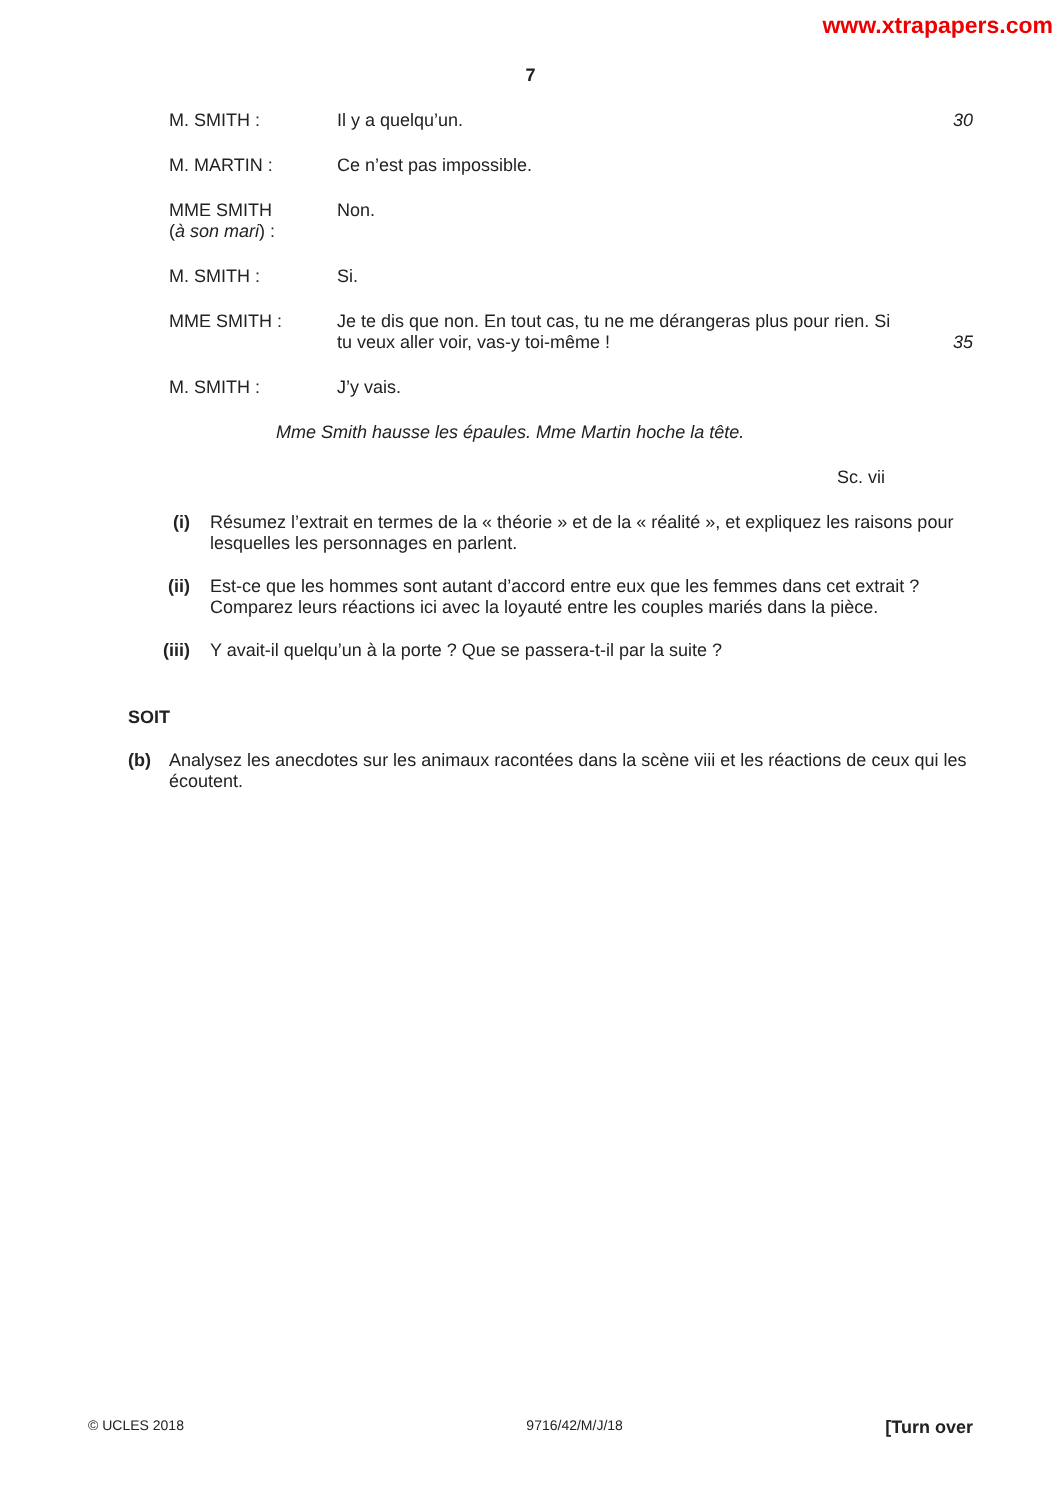www.xtrapapers.com
7
M. SMITH : Il y a quelqu’un. 30
M. MARTIN : Ce n’est pas impossible.
MME SMITH
(à son mari) :
Non.
M. SMITH : Si.
MME SMITH : Je te dis que non. En tout cas, tu ne me dérangeras plus pour rien. Si tu veux aller voir, vas-y toi-même !
35
M. SMITH : J’y vais.
Mme Smith hausse les épaules. Mme Martin hoche la tête.
Sc. vii
(i) Résumez l’extrait en termes de la « théorie » et de la « réalité », et expliquez les raisons pour lesquelles les personnages en parlent.
(ii) Est-ce que les hommes sont autant d’accord entre eux que les femmes dans cet extrait ? Comparez leurs réactions ici avec la loyauté entre les couples mariés dans la pièce.
(iii) Y avait-il quelqu’un à la porte ? Que se passera-t-il par la suite ?
SOIT
(b) Analysez les anecdotes sur les animaux racontées dans la scène viii et les réactions de ceux qui les écoutent.
© UCLES 2018 9716/42/M/J/18 [Turn over